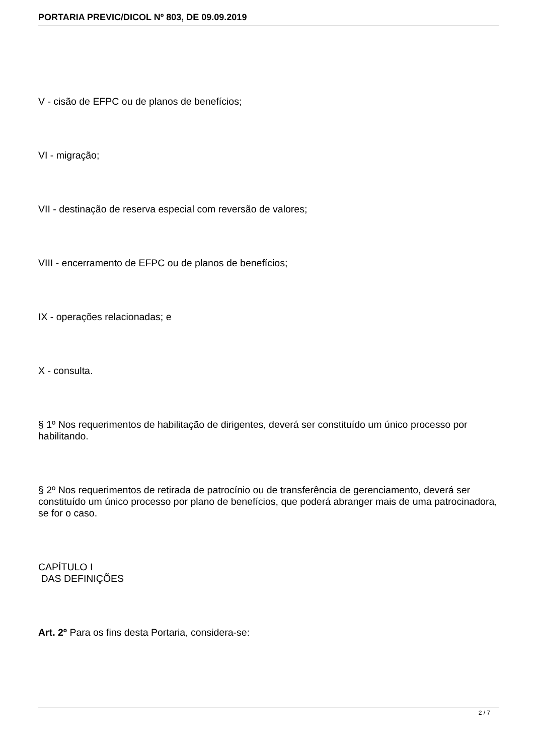PORTARIA PREVIC/DICOL Nº 803, DE 09.09.2019
V - cisão de EFPC ou de planos de benefícios;
VI - migração;
VII - destinação de reserva especial com reversão de valores;
VIII - encerramento de EFPC ou de planos de benefícios;
IX - operações relacionadas; e
X - consulta.
§ 1º Nos requerimentos de habilitação de dirigentes, deverá ser constituído um único processo por habilitando.
§ 2º Nos requerimentos de retirada de patrocínio ou de transferência de gerenciamento, deverá ser constituído um único processo por plano de benefícios, que poderá abranger mais de uma patrocinadora, se for o caso.
CAPÍTULO I
DAS DEFINIÇÕES
Art. 2º Para os fins desta Portaria, considera-se:
2 / 7